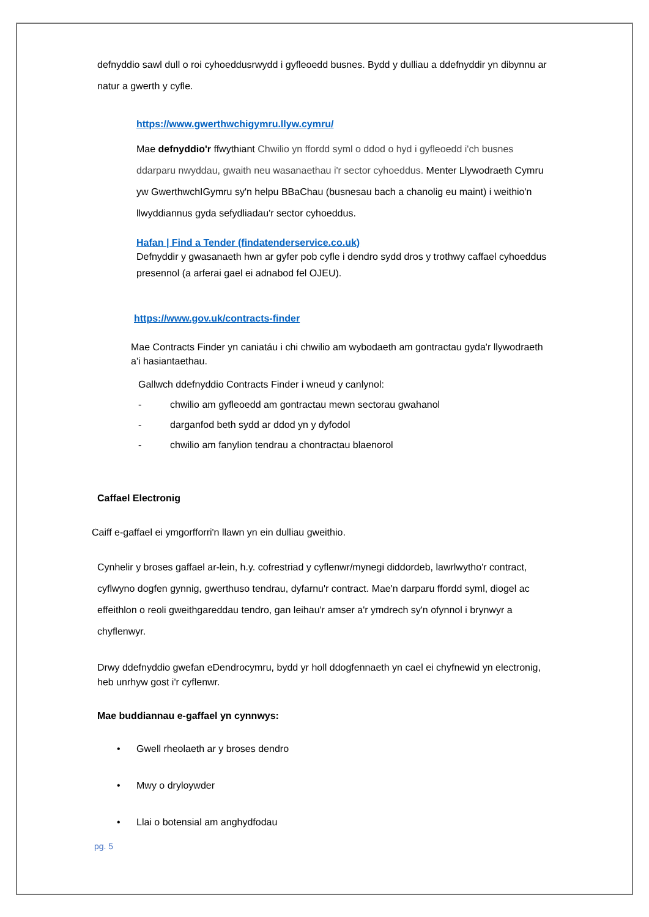defnyddio sawl dull o roi cyhoeddusrwydd i gyfleoedd busnes. Bydd y dulliau a ddefnyddir yn dibynnu ar natur a gwerth y cyfle.
https://www.gwerthwchigymru.llyw.cymru/
Mae defnyddio'r ffwythiant Chwilio yn ffordd syml o ddod o hyd i gyfleoedd i'ch busnes ddarparu nwyddau, gwaith neu wasanaethau i'r sector cyhoeddus. Menter Llywodraeth Cymru yw GwerthwchIGymru sy'n helpu BBaChau (busnesau bach a chanolig eu maint) i weithio'n llwyddiannus gyda sefydliadau'r sector cyhoeddus.
Hafan | Find a Tender (findatenderservice.co.uk)
Defnyddir y gwasanaeth hwn ar gyfer pob cyfle i dendro sydd dros y trothwy caffael cyhoeddus presennol (a arferai gael ei adnabod fel OJEU).
https://www.gov.uk/contracts-finder
Mae Contracts Finder yn caniatáu i chi chwilio am wybodaeth am gontractau gyda'r llywodraeth a'i hasiantaethau.
Gallwch ddefnyddio Contracts Finder i wneud y canlynol:
- chwilio am gyfleoedd am gontractau mewn sectorau gwahanol
- darganfod beth sydd ar ddod yn y dyfodol
- chwilio am fanylion tendrau a chontractau blaenorol
Caffael Electronig
Caiff e-gaffael ei ymgorfforri'n llawn yn ein dulliau gweithio.
Cynhelir y broses gaffael ar-lein, h.y. cofrestriad y cyflenwr/mynegi diddordeb, lawrlwytho'r contract, cyflwyno dogfen gynnig, gwerthuso tendrau, dyfarnu'r contract. Mae'n darparu ffordd syml, diogel ac effeithlon o reoli gweithgareddau tendro, gan leihau'r amser a'r ymdrech sy'n ofynnol i brynwyr a chyflenwyr.
Drwy ddefnyddio gwefan eDendrocymru, bydd yr holl ddogfennaeth yn cael ei chyfnewid yn electronig, heb unrhyw gost i'r cyflenwr.
Mae buddiannau e-gaffael yn cynnwys:
• Gwell rheolaeth ar y broses dendro
• Mwy o dryloywder
• Llai o botensial am anghydfodau
pg. 5